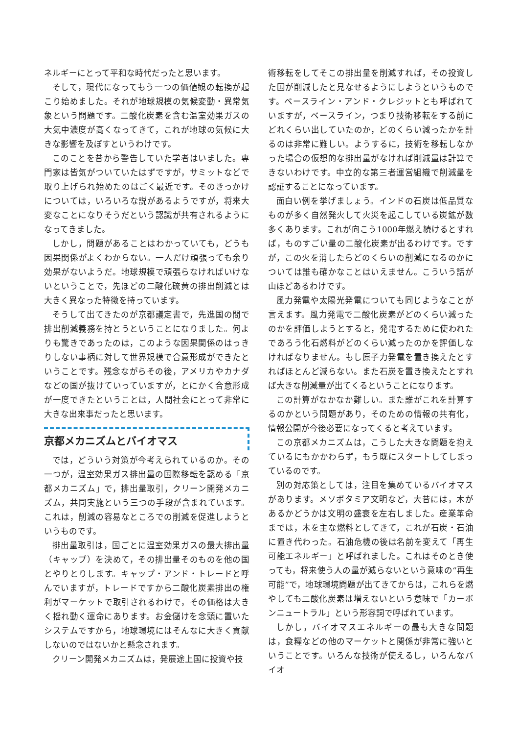ネルギーにとって平和な時代だったと思います。
そして，現代になってもう一つの価値観の転換が起こり始めました。それが地球規模の気候変動・異常気象という問題です。二酸化炭素を含む温室効果ガスの大気中濃度が高くなってきて，これが地球の気候に大きな影響を及ぼすというわけです。
このことを昔から警告していた学者はいました。専門家は皆気がついていたはずですが，サミットなどで取り上げられ始めたのはごく最近です。そのきっかけについては，いろいろな説があるようですが，将来大変なことになりそうだという認識が共有されるようになってきました。
しかし，問題があることはわかっていても，どうも因果関係がよくわからない。一人だけ頑張っても余り効果がないようだ。地球規模で頑張らなければいけないということで，先ほどの二酸化硫黄の排出削減とは大きく異なった特徴を持っています。
そうして出てきたのが京都議定書で，先進国の間で排出削減義務を持とうということになりました。何よりも驚きであったのは，このような因果関係のはっきりしない事柄に対して世界規模で合意形成ができたということです。残念ながらその後，アメリカやカナダなどの国が抜けていっていますが，とにかく合意形成が一度できたということは，人間社会にとって非常に大きな出来事だったと思います。
京都メカニズムとバイオマス
では，どういう対策が今考えられているのか。その一つが，温室効果ガス排出量の国際移転を認める「京都メカニズム」で，排出量取引，クリーン開発メカニズム，共同実施という三つの手段が含まれています。これは，削減の容易なところでの削減を促進しようというものです。
排出量取引は，国ごとに温室効果ガスの最大排出量（キャップ）を決めて，その排出量そのものを他の国とやりとりします。キャップ・アンド・トレードと呼んでいますが，トレードですから二酸化炭素排出の権利がマーケットで取引されるわけで，その価格は大きく揺れ動く運命にあります。お金儲けを念頭に置いたシステムですから，地球環境にはそんなに大きく貢献しないのではないかと懸念されます。
クリーン開発メカニズムは，発展途上国に投資や技
術移転をしてそこの排出量を削減すれば，その投資した国が削減したと見なせるようにしようというものです。ベースライン・アンド・クレジットとも呼ばれていますが，ベースライン，つまり技術移転をする前にどれくらい出していたのか，どのくらい減ったかを計るのは非常に難しい。ようするに，技術を移転しなかった場合の仮想的な排出量がなければ削減量は計算できないわけです。中立的な第三者運営組織で削減量を認証することになっています。
面白い例を挙げましょう。インドの石炭は低品質なものが多く自然発火して火災を起こしている炭鉱が数多くあります。これが向こう1000年燃え続けるとすれば，ものすごい量の二酸化炭素が出るわけです。ですが，この火を消したらどのくらいの削減になるのかについては誰も確かなことはいえません。こういう話が山ほどあるわけです。
風力発電や太陽光発電についても同じようなことが言えます。風力発電で二酸化炭素がどのくらい減ったのかを評価しようとすると，発電するために使われたであろう化石燃料がどのくらい減ったのかを評価しなければなりません。もし原子力発電を置き換えたとすればほとんど減らない。また石炭を置き換えたとすれば大きな削減量が出てくるということになります。
この計算がなかなか難しい。また誰がこれを計算するのかという問題があり，そのための情報の共有化，情報公開が今後必要になってくると考えています。
この京都メカニズムは，こうした大きな問題を抱えているにもかかわらず，もう既にスタートしてしまっているのです。
別の対応策としては，注目を集めているバイオマスがあります。メソポタミア文明など，大昔には，木があるかどうかは文明の盛衰を左右しました。産業革命までは，木を主な燃料としてきて，これが石炭・石油に置き代わった。石油危機の後は名前を変えて「再生可能エネルギー」と呼ばれました。これはそのとき使っても，将来使う人の量が減らないという意味の“再生可能”で，地球環境問題が出てきてからは，これらを燃やしても二酸化炭素は増えないという意味で「カーボンニュートラル」という形容詞で呼ばれています。
しかし，バイオマスエネルギーの最も大きな問題は，食糧などの他のマーケットと関係が非常に強いということです。いろんな技術が使えるし，いろんなバイオ